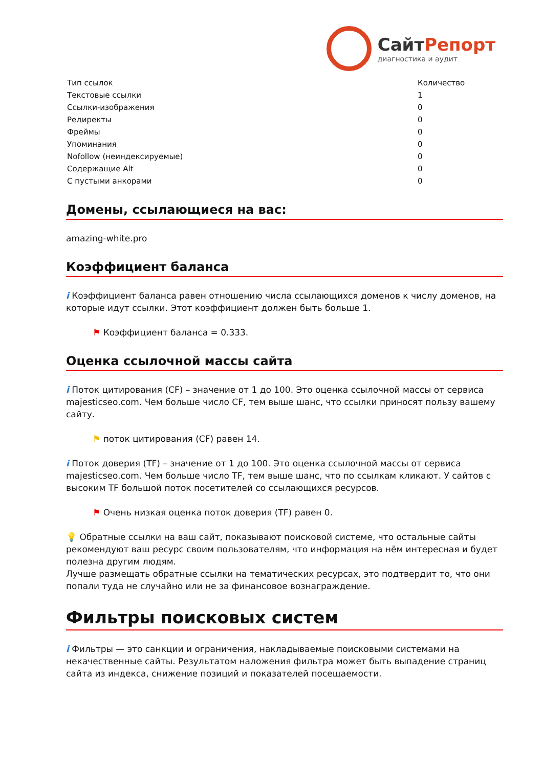СайтРепорт
диагностика и аудит
| Тип ссылок | Количество |
| --- | --- |
| Текстовые ссылки | 1 |
| Ссылки-изображения | 0 |
| Редиректы | 0 |
| Фреймы | 0 |
| Упоминания | 0 |
| Nofollow (неиндексируемые) | 0 |
| Содержащие Alt | 0 |
| С пустыми анкорами | 0 |
Домены, ссылающиеся на вас:
amazing-white.pro
Коэффициент баланса
i Коэффициент баланса равен отношению числа ссылающихся доменов к числу доменов, на которые идут ссылки. Этот коэффициент должен быть больше 1.
⚑ Коэффициент баланса = 0.333.
Оценка ссылочной массы сайта
i Поток цитирования (CF) – значение от 1 до 100. Это оценка ссылочной массы от сервиса majesticseo.com. Чем больше число CF, тем выше шанс, что ссылки приносят пользу вашему сайту.
⚑ поток цитирования (CF) равен 14.
i Поток доверия (TF) – значение от 1 до 100. Это оценка ссылочной массы от сервиса majesticseo.com. Чем больше число TF, тем выше шанс, что по ссылкам кликают. У сайтов с высоким TF большой поток посетителей со ссылающихся ресурсов.
⚑ Очень низкая оценка поток доверия (TF) равен 0.
💡 Обратные ссылки на ваш сайт, показывают поисковой системе, что остальные сайты рекомендуют ваш ресурс своим пользователям, что информация на нём интересная и будет полезна другим людям.
Лучше размещать обратные ссылки на тематических ресурсах, это подтвердит то, что они попали туда не случайно или не за финансовое вознаграждение.
Фильтры поисковых систем
i Фильтры — это санкции и ограничения, накладываемые поисковыми системами на некачественные сайты. Результатом наложения фильтра может быть выпадение страниц сайта из индекса, снижение позиций и показателей посещаемости.